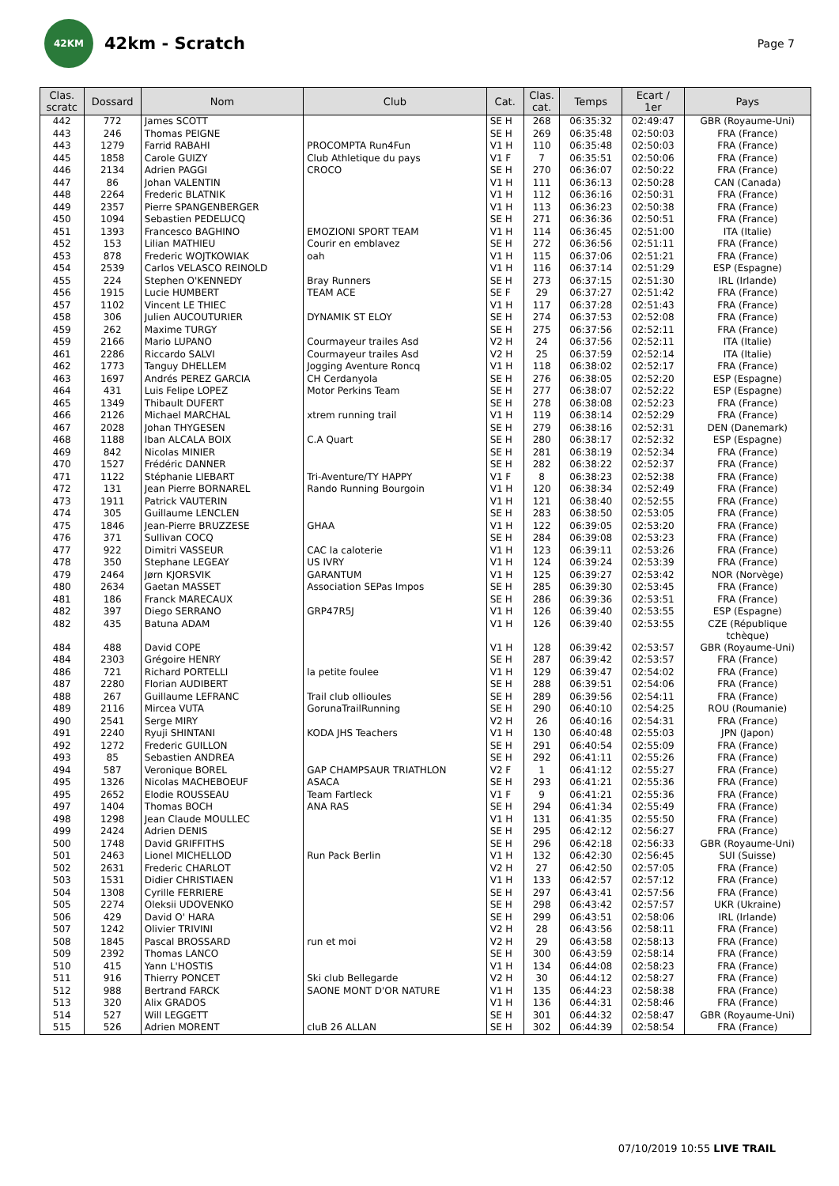42KM
42km - Scratch
Page 7
| Clas. scratc | Dossard | Nom | Club | Cat. | Clas. cat. | Temps | Ecart / 1er | Pays |
| --- | --- | --- | --- | --- | --- | --- | --- | --- |
| 442 | 772 | James SCOTT | | SE H | 268 | 06:35:32 | 02:49:47 | GBR (Royaume-Uni) |
| 443 | 246 | Thomas PEIGNE | | SE H | 269 | 06:35:48 | 02:50:03 | FRA (France) |
| 443 | 1279 | Farrid RABAHI | PROCOMPTA Run4Fun | V1 H | 110 | 06:35:48 | 02:50:03 | FRA (France) |
| 445 | 1858 | Carole GUIZY | Club Athletique du pays | V1 F | 7 | 06:35:51 | 02:50:06 | FRA (France) |
| 446 | 2134 | Adrien PAGGI | CROCO | SE H | 270 | 06:36:07 | 02:50:22 | FRA (France) |
| 447 | 86 | Johan VALENTIN | | V1 H | 111 | 06:36:13 | 02:50:28 | CAN (Canada) |
| 448 | 2264 | Frederic BLATNIK | | V1 H | 112 | 06:36:16 | 02:50:31 | FRA (France) |
| 449 | 2357 | Pierre SPANGENBERGER | | V1 H | 113 | 06:36:23 | 02:50:38 | FRA (France) |
| 450 | 1094 | Sebastien PEDELUCQ | | SE H | 271 | 06:36:36 | 02:50:51 | FRA (France) |
| 451 | 1393 | Francesco BAGHINO | EMOZIONI SPORT TEAM | V1 H | 114 | 06:36:45 | 02:51:00 | ITA (Italie) |
| 452 | 153 | Lilian MATHIEU | Courir en emblavez | SE H | 272 | 06:36:56 | 02:51:11 | FRA (France) |
| 453 | 878 | Frederic WOJTKOWIAK | oah | V1 H | 115 | 06:37:06 | 02:51:21 | FRA (France) |
| 454 | 2539 | Carlos VELASCO REINOLD | | V1 H | 116 | 06:37:14 | 02:51:29 | ESP (Espagne) |
| 455 | 224 | Stephen O'KENNEDY | Bray Runners | SE H | 273 | 06:37:15 | 02:51:30 | IRL (Irlande) |
| 456 | 1915 | Lucie HUMBERT | TEAM ACE | SE F | 29 | 06:37:27 | 02:51:42 | FRA (France) |
| 457 | 1102 | Vincent LE THIEC | | V1 H | 117 | 06:37:28 | 02:51:43 | FRA (France) |
| 458 | 306 | Julien AUCOUTURIER | DYNAMIK ST ELOY | SE H | 274 | 06:37:53 | 02:52:08 | FRA (France) |
| 459 | 262 | Maxime TURGY | | SE H | 275 | 06:37:56 | 02:52:11 | FRA (France) |
| 459 | 2166 | Mario LUPANO | Courmayeur trailes Asd | V2 H | 24 | 06:37:56 | 02:52:11 | ITA (Italie) |
| 461 | 2286 | Riccardo SALVI | Courmayeur trailes Asd | V2 H | 25 | 06:37:59 | 02:52:14 | ITA (Italie) |
| 462 | 1773 | Tanguy DHELLEM | Jogging Aventure Roncq | V1 H | 118 | 06:38:02 | 02:52:17 | FRA (France) |
| 463 | 1697 | Andrés PEREZ GARCIA | CH Cerdanyola | SE H | 276 | 06:38:05 | 02:52:20 | ESP (Espagne) |
| 464 | 431 | Luis Felipe LOPEZ | Motor Perkins Team | SE H | 277 | 06:38:07 | 02:52:22 | ESP (Espagne) |
| 465 | 1349 | Thibault DUFERT | | SE H | 278 | 06:38:08 | 02:52:23 | FRA (France) |
| 466 | 2126 | Michael MARCHAL | xtrem running trail | V1 H | 119 | 06:38:14 | 02:52:29 | FRA (France) |
| 467 | 2028 | Johan THYGESEN | | SE H | 279 | 06:38:16 | 02:52:31 | DEN (Danemark) |
| 468 | 1188 | Iban ALCALA BOIX | C.A Quart | SE H | 280 | 06:38:17 | 02:52:32 | ESP (Espagne) |
| 469 | 842 | Nicolas MINIER | | SE H | 281 | 06:38:19 | 02:52:34 | FRA (France) |
| 470 | 1527 | Frédéric DANNER | | SE H | 282 | 06:38:22 | 02:52:37 | FRA (France) |
| 471 | 1122 | Stéphanie LIEBART | Tri-Aventure/TY HAPPY | V1 F | 8 | 06:38:23 | 02:52:38 | FRA (France) |
| 472 | 131 | Jean Pierre BORNAREL | Rando Running Bourgoin | V1 H | 120 | 06:38:34 | 02:52:49 | FRA (France) |
| 473 | 1911 | Patrick VAUTERIN | | V1 H | 121 | 06:38:40 | 02:52:55 | FRA (France) |
| 474 | 305 | Guillaume LENCLEN | | SE H | 283 | 06:38:50 | 02:53:05 | FRA (France) |
| 475 | 1846 | Jean-Pierre BRUZZESE | GHAA | V1 H | 122 | 06:39:05 | 02:53:20 | FRA (France) |
| 476 | 371 | Sullivan COCQ | | SE H | 284 | 06:39:08 | 02:53:23 | FRA (France) |
| 477 | 922 | Dimitri VASSEUR | CAC la caloterie | V1 H | 123 | 06:39:11 | 02:53:26 | FRA (France) |
| 478 | 350 | Stephane LEGEAY | US IVRY | V1 H | 124 | 06:39:24 | 02:53:39 | FRA (France) |
| 479 | 2464 | Jørn KJORSVIK | GARANTUM | V1 H | 125 | 06:39:27 | 02:53:42 | NOR (Norvège) |
| 480 | 2634 | Gaetan MASSET | Association SEPas Impos | SE H | 285 | 06:39:30 | 02:53:45 | FRA (France) |
| 481 | 186 | Franck MARECAUX | | SE H | 286 | 06:39:36 | 02:53:51 | FRA (France) |
| 482 | 397 | Diego SERRANO | GRP47R5J | V1 H | 126 | 06:39:40 | 02:53:55 | ESP (Espagne) |
| 482 | 435 | Batuna ADAM | | V1 H | 126 | 06:39:40 | 02:53:55 | CZE (République tchèque) |
| 484 | 488 | David COPE | | V1 H | 128 | 06:39:42 | 02:53:57 | GBR (Royaume-Uni) |
| 484 | 2303 | Grégoire HENRY | | SE H | 287 | 06:39:42 | 02:53:57 | FRA (France) |
| 486 | 721 | Richard PORTELLI | la petite foulee | V1 H | 129 | 06:39:47 | 02:54:02 | FRA (France) |
| 487 | 2280 | Florian AUDIBERT | | SE H | 288 | 06:39:51 | 02:54:06 | FRA (France) |
| 488 | 267 | Guillaume LEFRANC | Trail club ollioules | SE H | 289 | 06:39:56 | 02:54:11 | FRA (France) |
| 489 | 2116 | Mircea VUTA | GorunaTrailRunning | SE H | 290 | 06:40:10 | 02:54:25 | ROU (Roumanie) |
| 490 | 2541 | Serge MIRY | | V2 H | 26 | 06:40:16 | 02:54:31 | FRA (France) |
| 491 | 2240 | Ryuji SHINTANI | KODA JHS Teachers | V1 H | 130 | 06:40:48 | 02:55:03 | JPN (Japon) |
| 492 | 1272 | Frederic GUILLON | | SE H | 291 | 06:40:54 | 02:55:09 | FRA (France) |
| 493 | 85 | Sebastien ANDREA | | SE H | 292 | 06:41:11 | 02:55:26 | FRA (France) |
| 494 | 587 | Veronique BOREL | GAP CHAMPSAUR TRIATHLON | V2 F | 1 | 06:41:12 | 02:55:27 | FRA (France) |
| 495 | 1326 | Nicolas MACHEBOEUF | ASACA | SE H | 293 | 06:41:21 | 02:55:36 | FRA (France) |
| 495 | 2652 | Elodie ROUSSEAU | Team Fartleck | V1 F | 9 | 06:41:21 | 02:55:36 | FRA (France) |
| 497 | 1404 | Thomas BOCH | ANA RAS | SE H | 294 | 06:41:34 | 02:55:49 | FRA (France) |
| 498 | 1298 | Jean Claude MOULLEC | | V1 H | 131 | 06:41:35 | 02:55:50 | FRA (France) |
| 499 | 2424 | Adrien DENIS | | SE H | 295 | 06:42:12 | 02:56:27 | FRA (France) |
| 500 | 1748 | David GRIFFITHS | | SE H | 296 | 06:42:18 | 02:56:33 | GBR (Royaume-Uni) |
| 501 | 2463 | Lionel MICHELLOD | Run Pack Berlin | V1 H | 132 | 06:42:30 | 02:56:45 | SUI (Suisse) |
| 502 | 2631 | Frederic CHARLOT | | V2 H | 27 | 06:42:50 | 02:57:05 | FRA (France) |
| 503 | 1531 | Didier CHRISTIAEN | | V1 H | 133 | 06:42:57 | 02:57:12 | FRA (France) |
| 504 | 1308 | Cyrille FERRIERE | | SE H | 297 | 06:43:41 | 02:57:56 | FRA (France) |
| 505 | 2274 | Oleksii UDOVENKO | | SE H | 298 | 06:43:42 | 02:57:57 | UKR (Ukraine) |
| 506 | 429 | David O' HARA | | SE H | 299 | 06:43:51 | 02:58:06 | IRL (Irlande) |
| 507 | 1242 | Olivier TRIVINI | | V2 H | 28 | 06:43:56 | 02:58:11 | FRA (France) |
| 508 | 1845 | Pascal BROSSARD | run et moi | V2 H | 29 | 06:43:58 | 02:58:13 | FRA (France) |
| 509 | 2392 | Thomas LANCO | | SE H | 300 | 06:43:59 | 02:58:14 | FRA (France) |
| 510 | 415 | Yann L'HOSTIS | | V1 H | 134 | 06:44:08 | 02:58:23 | FRA (France) |
| 511 | 916 | Thierry PONCET | Ski club Bellegarde | V2 H | 30 | 06:44:12 | 02:58:27 | FRA (France) |
| 512 | 988 | Bertrand FARCK | SAONE MONT D'OR NATURE | V1 H | 135 | 06:44:23 | 02:58:38 | FRA (France) |
| 513 | 320 | Alix GRADOS | | V1 H | 136 | 06:44:31 | 02:58:46 | FRA (France) |
| 514 | 527 | Will LEGGETT | | SE H | 301 | 06:44:32 | 02:58:47 | GBR (Royaume-Uni) |
| 515 | 526 | Adrien MORENT | cluB 26 ALLAN | SE H | 302 | 06:44:39 | 02:58:54 | FRA (France) |
07/10/2019 10:55 LIVE TRAIL